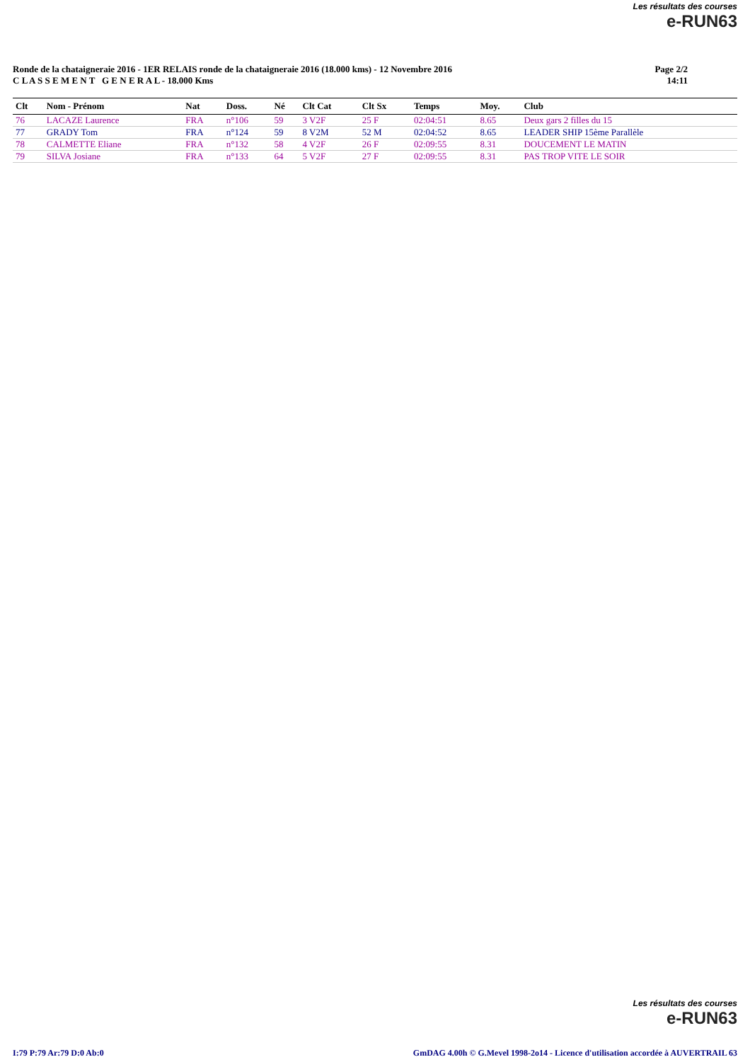Les résultats des courses
e-RUN63
Ronde de la chataigneraie 2016 - 1ER RELAIS ronde de la chataigneraie 2016 (18.000 kms) - 12 Novembre 2016
C L A S S E M E N T G E N E R A L - 18.000 Kms
Page 2/2
14:11
| Clt | Nom - Prénom | Nat | Doss. | Né | Clt Cat | Clt Sx | Temps | Moy. | Club |
| --- | --- | --- | --- | --- | --- | --- | --- | --- | --- |
| 76 | LACAZE Laurence | FRA | n°106 | 59 | 3 V2F | 25 F | 02:04:51 | 8.65 | Deux gars 2 filles du 15 |
| 77 | GRADY Tom | FRA | n°124 | 59 | 8 V2M | 52 M | 02:04:52 | 8.65 | LEADER SHIP 15ème Parallèle |
| 78 | CALMETTE Eliane | FRA | n°132 | 58 | 4 V2F | 26 F | 02:09:55 | 8.31 | DOUCEMENT LE MATIN |
| 79 | SILVA Josiane | FRA | n°133 | 64 | 5 V2F | 27 F | 02:09:55 | 8.31 | PAS TROP VITE LE SOIR |
Les résultats des courses
e-RUN63
I:79 P:79 Ar:79 D:0 Ab:0 GmDAG 4.00h © G.Mevel 1998-2o14 - Licence d'utilisation accordée à AUVERTRAIL 63